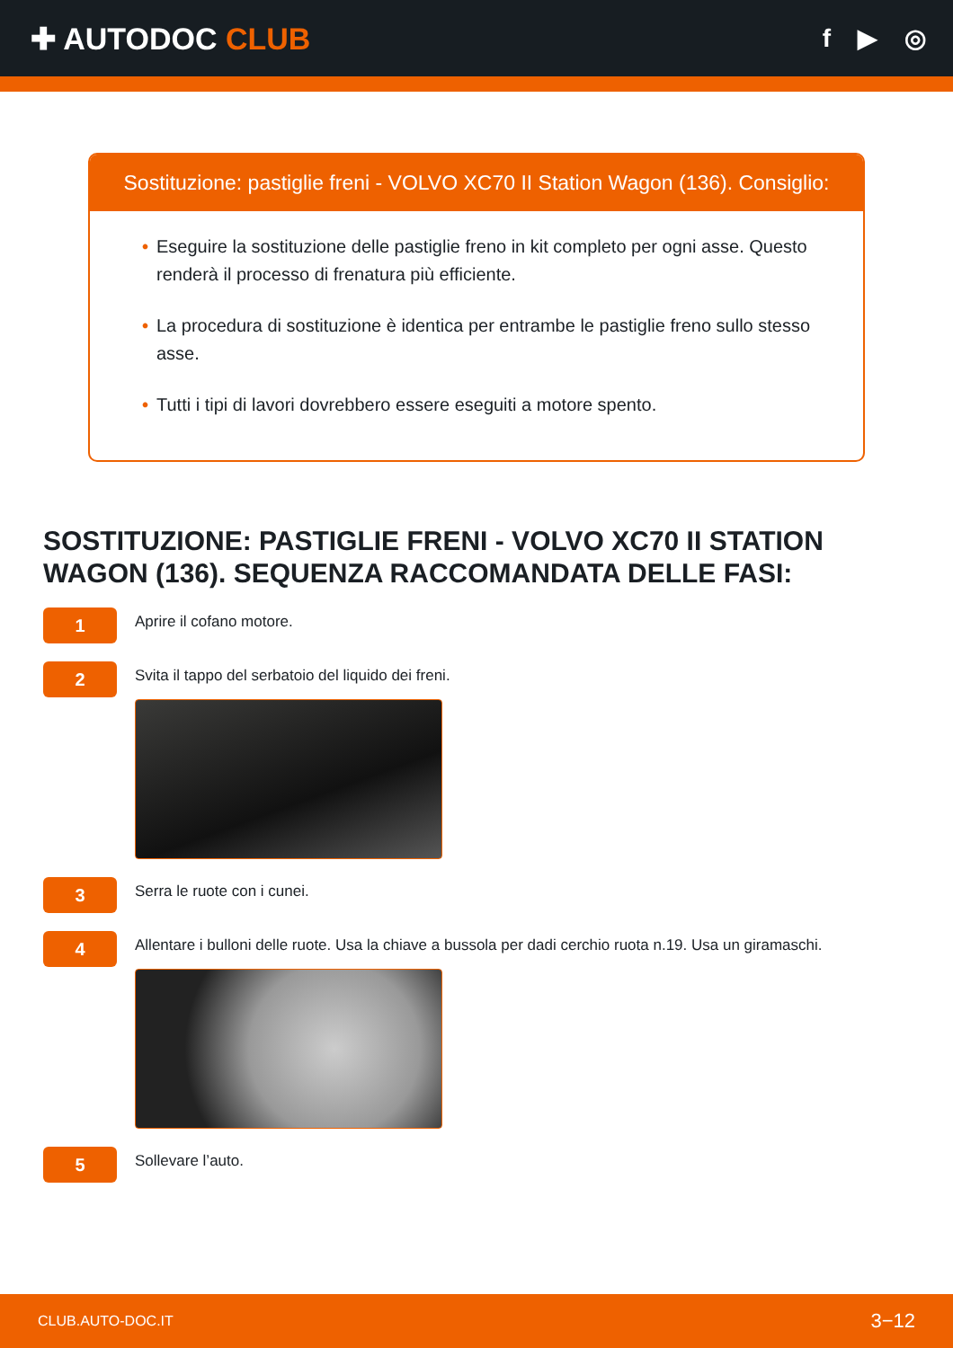✚ AUTODOC CLUB
f ▶ ◎
Sostituzione: pastiglie freni - VOLVO XC70 II Station Wagon (136). Consiglio:
• Eseguire la sostituzione delle pastiglie freno in kit completo per ogni asse. Questo renderà il processo di frenatura più efficiente.
• La procedura di sostituzione è identica per entrambe le pastiglie freno sullo stesso asse.
• Tutti i tipi di lavori dovrebbero essere eseguiti a motore spento.
SOSTITUZIONE: PASTIGLIE FRENI - VOLVO XC70 II STATION WAGON (136). SEQUENZA RACCOMANDATA DELLE FASI:
1
Aprire il cofano motore.
2
Svita il tappo del serbatoio del liquido dei freni.
3
Serra le ruote con i cunei.
4
Allentare i bulloni delle ruote. Usa la chiave a bussola per dadi cerchio ruota n.19. Usa un giramaschi.
5
Sollevare l’auto.
CLUB.AUTO-DOC.IT 3−12